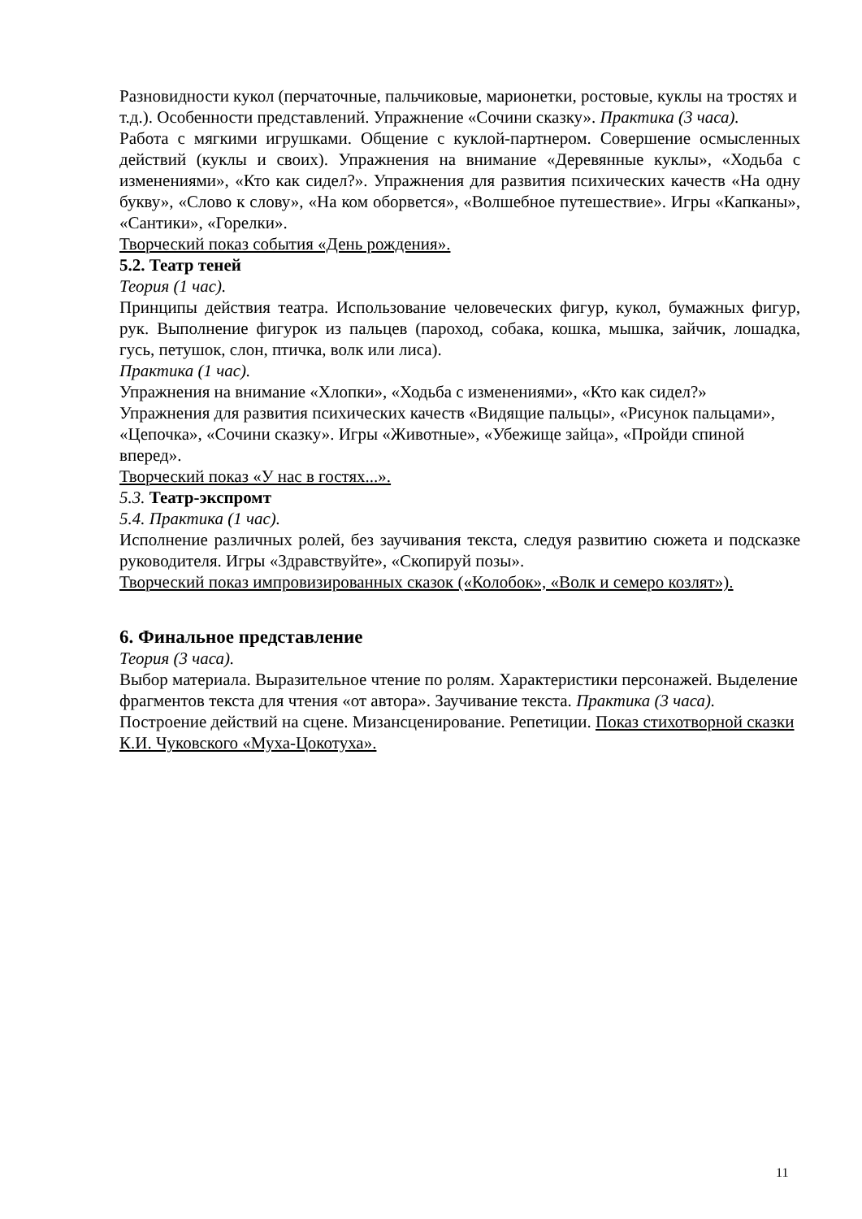Разновидности кукол (перчаточные, пальчиковые, марионетки, ростовые, куклы на тростях и т.д.). Особенности представлений. Упражнение «Сочини сказку». Практика (3 часа).
Работа с мягкими игрушками. Общение с куклой-партнером. Совершение осмысленных действий (куклы и своих). Упражнения на внимание «Деревянные куклы», «Ходьба с изменениями», «Кто как сидел?». Упражнения для развития психических качеств «На одну букву», «Слово к слову», «На ком оборвется», «Волшебное путешествие». Игры «Капканы», «Сантики», «Горелки».
Творческий показ события «День рождения».
5.2. Театр теней
Теория (1 час).
Принципы действия театра. Использование человеческих фигур, кукол, бумажных фигур, рук. Выполнение фигурок из пальцев (пароход, собака, кошка, мышка, зайчик, лошадка, гусь, петушок, слон, птичка, волк или лиса).
Практика (1 час).
Упражнения на внимание «Хлопки», «Ходьба с изменениями», «Кто как сидел?» Упражнения для развития психических качеств «Видящие пальцы», «Рисунок пальцами», «Цепочка», «Сочини сказку». Игры «Животные», «Убежище зайца», «Пройди спиной вперед».
Творческий показ «У нас в гостях...».
5.3. Театр-экспромт
5.4. Практика (1 час).
Исполнение различных ролей, без заучивания текста, следуя развитию сюжета и подсказке руководителя. Игры «Здравствуйте», «Скопируй позы».
Творческий показ импровизированных сказок («Колобок», «Волк и семеро козлят»).
6. Финальное представление
Теория (3 часа).
Выбор материала. Выразительное чтение по ролям. Характеристики персонажей. Выделение фрагментов текста для чтения «от автора». Заучивание текста. Практика (3 часа).
Построение действий на сцене. Мизансценирование. Репетиции. Показ стихотворной сказки К.И. Чуковского «Муха-Цокотуха».
11